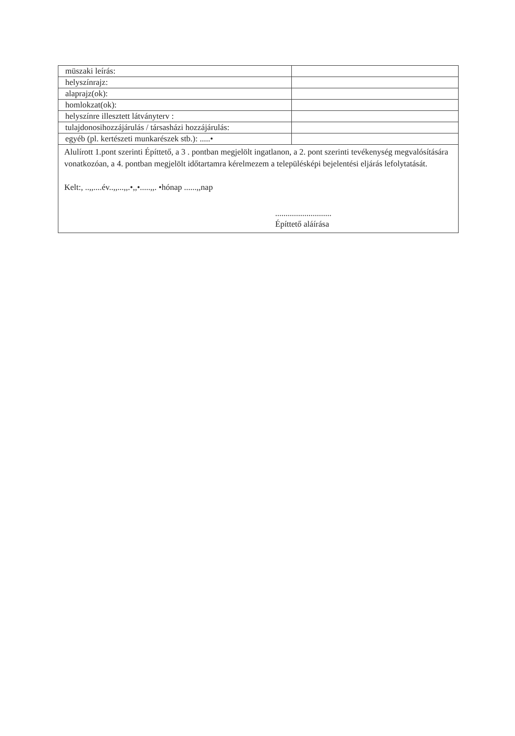| müszaki leírás: | |
| helyszínrajz: | |
| alaprajz(ok): | |
| homlokzat(ok): | |
| helyszínre illesztett látványterv : | |
| tulajdonosihozzájárulás / társasházi hozzájárulás: | |
| egyéb (pl. kertészeti munkarészek stb.): .....• | |
| Alulírott 1.pont szerinti Építtető, a 3 . pontban megjelölt ingatlanon, a 2. pont szerinti tevékenység megvalósítására vonatkozóan, a 4. pontban megjelölt időtartamra kérelmezem a településképi bejelentési eljárás lefolytatását. Kelt:, ..,,....év..,,...,,.•,,•.....,,. •hónap ......,,nap ........................... Építtető aláírása | |